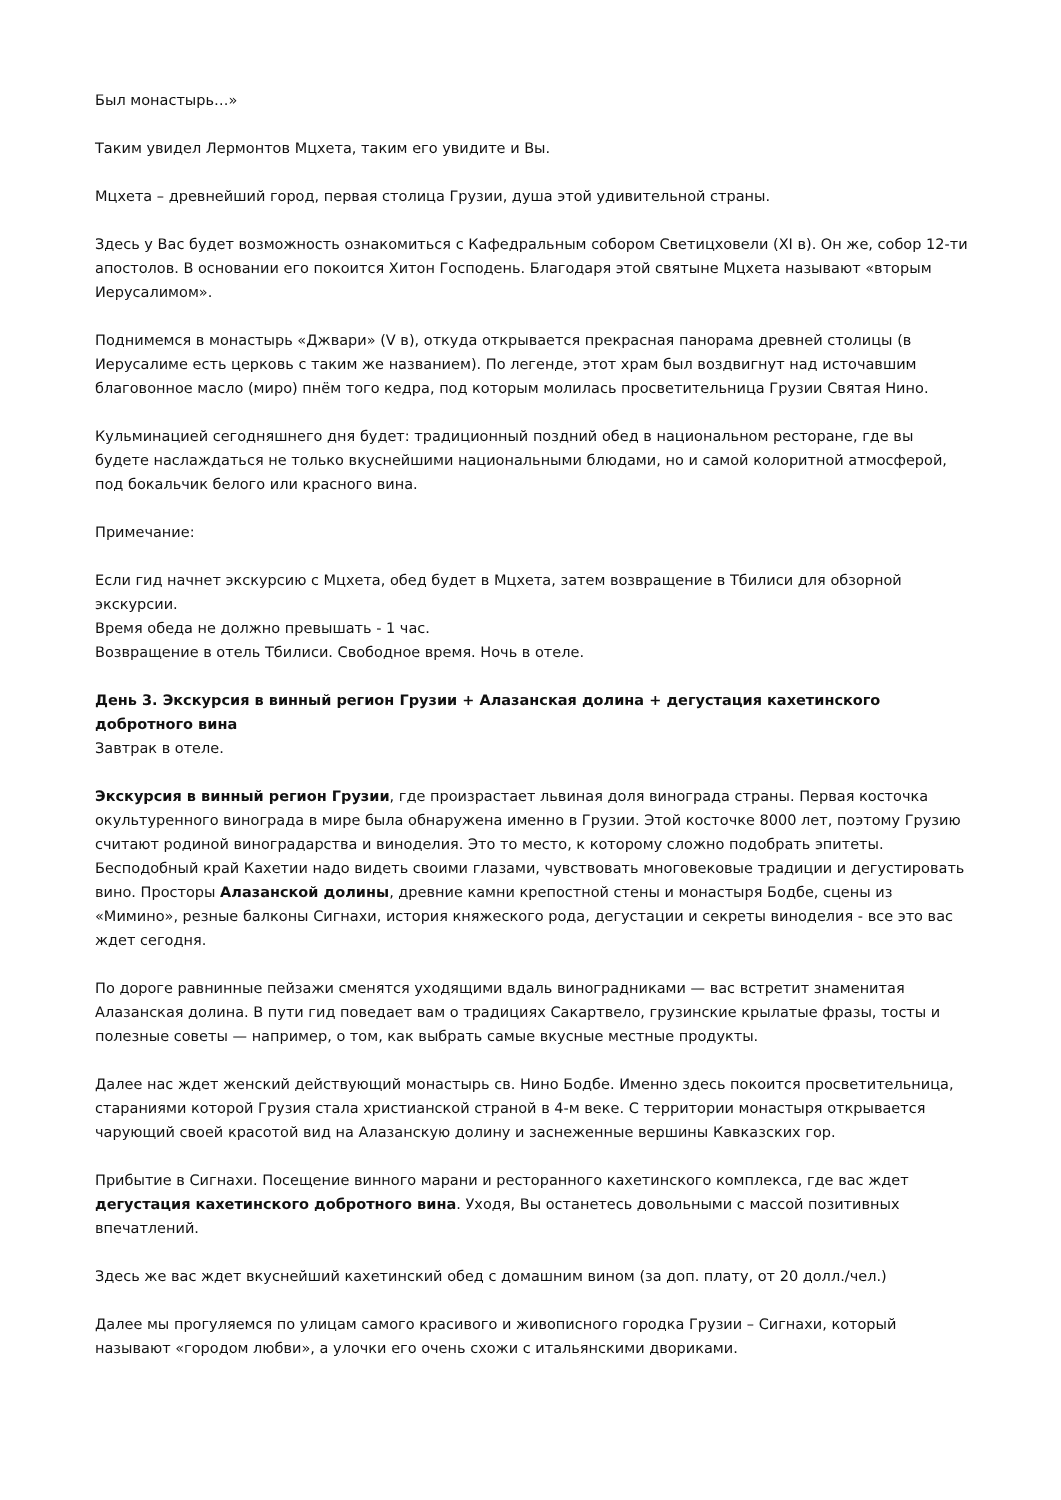Был монастырь…»
Таким увидел Лермонтов Мцхета, таким его увидите и Вы.
Мцхета – древнейший город, первая столица Грузии, душа этой удивительной страны.
Здесь у Вас будет возможность ознакомиться с Кафедральным собором Светицховели (XI в). Он же, собор 12-ти апостолов. В основании его покоится Хитон Господень. Благодаря этой святыне Мцхета называют «вторым Иерусалимом».
Поднимемся в монастырь «Джвари» (V в), откуда открывается прекрасная панорама древней столицы (в Иерусалиме есть церковь с таким же названием). По легенде, этот храм был воздвигнут над источавшим благовонное масло (миро) пнём того кедра, под которым молилась просветительница Грузии Святая Нино.
Кульминацией сегодняшнего дня будет: традиционный поздний обед в национальном ресторане, где вы будете наслаждаться не только вкуснейшими национальными блюдами, но и самой колоритной атмосферой, под бокальчик белого или красного вина.
Примечание:
Если гид начнет экскурсию с Мцхета, обед будет в Мцхета, затем возвращение в Тбилиси для обзорной экскурсии.
Время обеда не должно превышать - 1 час.
Возвращение в отель Тбилиси. Свободное время. Ночь в отеле.
День 3. Экскурсия в винный регион Грузии + Алазанская долина + дегустация кахетинского добротного вина
Завтрак в отеле.
Экскурсия в винный регион Грузии, где произрастает львиная доля винограда страны. Первая косточка окультуренного винограда в мире была обнаружена именно в Грузии. Этой косточке 8000 лет, поэтому Грузию считают родиной виноградарства и виноделия. Это то место, к которому сложно подобрать эпитеты. Бесподобный край Кахетии надо видеть своими глазами, чувствовать многовековые традиции и дегустировать вино. Просторы Алазанской долины, древние камни крепостной стены и монастыря Бодбе, сцены из «Мимино», резные балконы Сигнахи, история княжеского рода, дегустации и секреты виноделия - все это вас ждет сегодня.
По дороге равнинные пейзажи сменятся уходящими вдаль виноградниками — вас встретит знаменитая Алазанская долина. В пути гид поведает вам о традициях Сакартвело, грузинские крылатые фразы, тосты и полезные советы — например, о том, как выбрать самые вкусные местные продукты.
Далее нас ждет женский действующий монастырь св. Нино Бодбе. Именно здесь покоится просветительница, стараниями которой Грузия стала христианской страной в 4-м веке. С территории монастыря открывается чарующий своей красотой вид на Алазанскую долину и заснеженные вершины Кавказских гор.
Прибытие в Сигнахи. Посещение винного марани и ресторанного кахетинского комплекса, где вас ждет дегустация кахетинского добротного вина. Уходя, Вы останетесь довольными с массой позитивных впечатлений.
Здесь же вас ждет вкуснейший кахетинский обед с домашним вином (за доп. плату, от 20 долл./чел.)
Далее мы прогуляемся по улицам самого красивого и живописного городка Грузии – Сигнахи, который называют «городом любви», а улочки его очень схожи с итальянскими двориками.